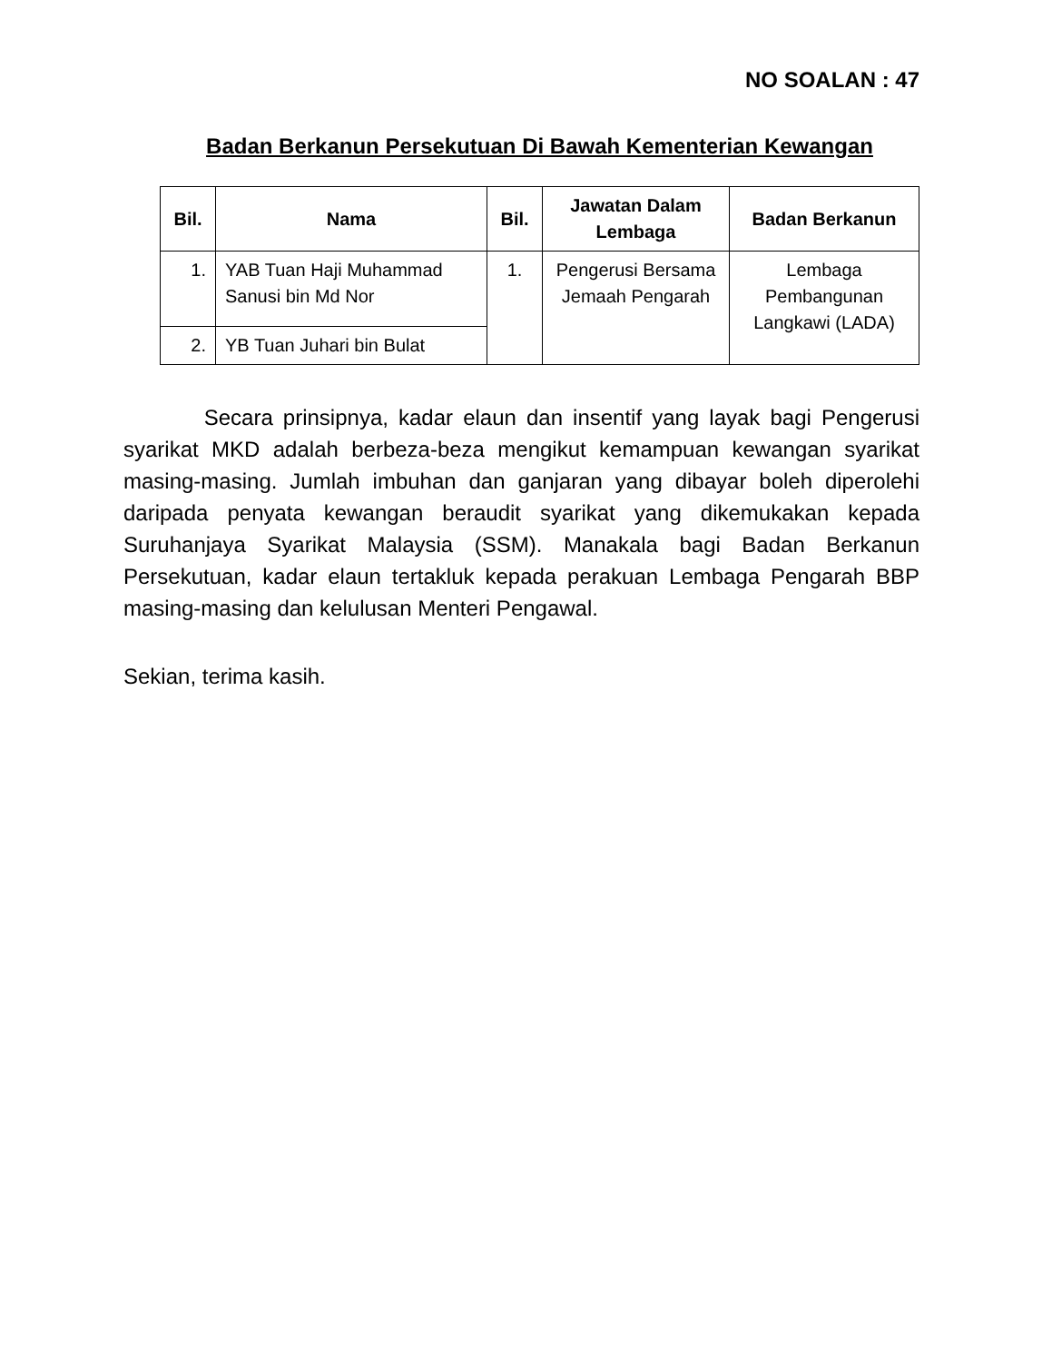NO SOALAN : 47
Badan Berkanun Persekutuan Di Bawah Kementerian Kewangan
| Bil. | Nama | Bil. | Jawatan Dalam Lembaga | Badan Berkanun |
| --- | --- | --- | --- | --- |
| 1. | YAB Tuan Haji Muhammad Sanusi bin Md Nor | 1. | Pengerusi Bersama Jemaah Pengarah | Lembaga Pembangunan Langkawi (LADA) |
| 2. | YB Tuan Juhari bin Bulat | | | |
Secara prinsipnya, kadar elaun dan insentif yang layak bagi Pengerusi syarikat MKD adalah berbeza-beza mengikut kemampuan kewangan syarikat masing-masing. Jumlah imbuhan dan ganjaran yang dibayar boleh diperolehi daripada penyata kewangan beraudit syarikat yang dikemukakan kepada Suruhanjaya Syarikat Malaysia (SSM). Manakala bagi Badan Berkanun Persekutuan, kadar elaun tertakluk kepada perakuan Lembaga Pengarah BBP masing-masing dan kelulusan Menteri Pengawal.
Sekian, terima kasih.